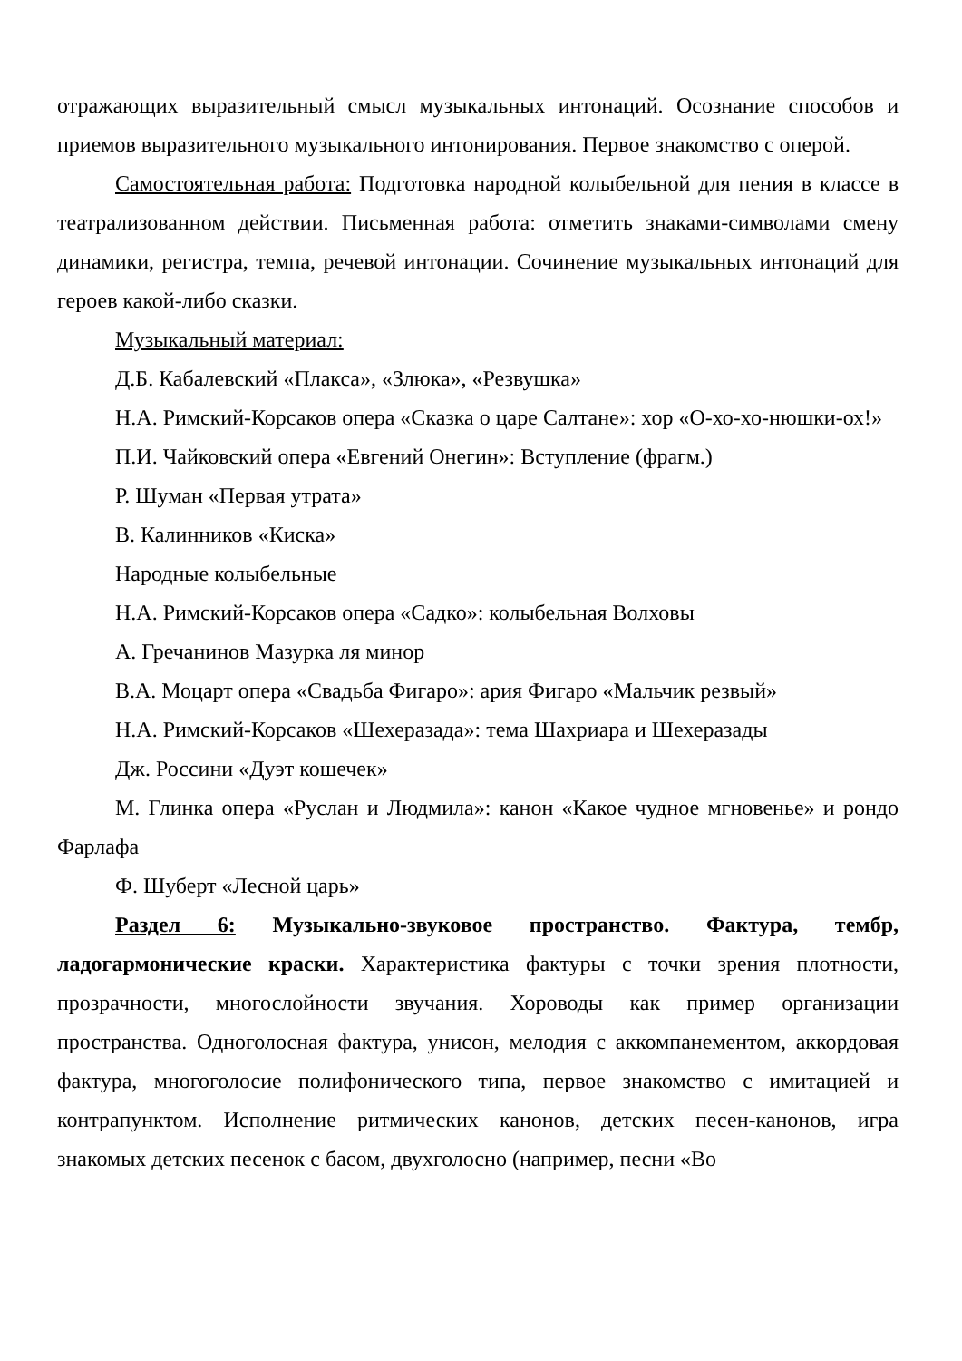отражающих выразительный смысл музыкальных интонаций. Осознание способов и приемов выразительного музыкального интонирования. Первое знакомство с оперой.
Самостоятельная работа: Подготовка народной колыбельной для пения в классе в театрализованном действии. Письменная работа: отметить знаками-символами смену динамики, регистра, темпа, речевой интонации. Сочинение музыкальных интонаций для героев какой-либо сказки.
Музыкальный материал:
Д.Б. Кабалевский «Плакса», «Злюка», «Резвушка»
Н.А. Римский-Корсаков опера «Сказка о царе Салтане»: хор «О-хо-хо-нюшки-ох!»
П.И. Чайковский опера «Евгений Онегин»: Вступление (фрагм.)
Р. Шуман «Первая утрата»
В. Калинников «Киска»
Народные колыбельные
Н.А. Римский-Корсаков опера «Садко»: колыбельная Волховы
А. Гречанинов Мазурка ля минор
В.А. Моцарт опера «Свадьба Фигаро»: ария Фигаро «Мальчик резвый»
Н.А. Римский-Корсаков «Шехеразада»: тема Шахриара и Шехеразады
Дж. Россини «Дуэт кошечек»
М. Глинка опера «Руслан и Людмила»: канон «Какое чудное мгновенье» и рондо Фарлафа
Ф. Шуберт «Лесной царь»
Раздел 6: Музыкально-звуковое пространство. Фактура, тембр, ладогармонические краски. Характеристика фактуры с точки зрения плотности, прозрачности, многослойности звучания. Хороводы как пример организации пространства. Одноголосная фактура, унисон, мелодия с аккомпанементом, аккордовая фактура, многоголосие полифонического типа, первое знакомство с имитацией и контрапунктом. Исполнение ритмических канонов, детских песен-канонов, игра знакомых детских песенок с басом, двухголосно (например, песни «Во